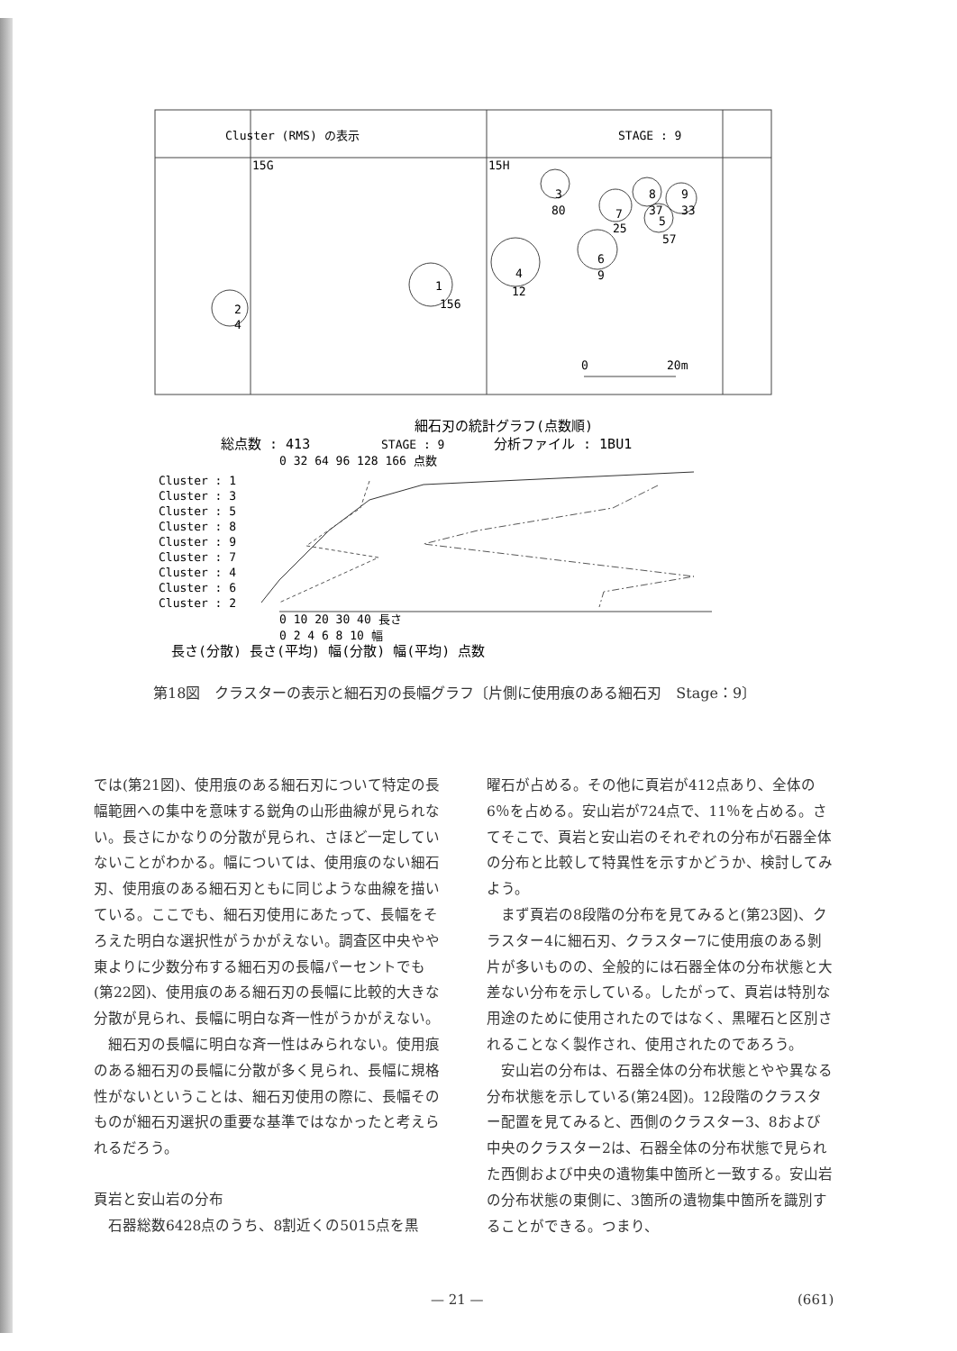Cluster (RMS) の表示
STAGE : 9
15G
15H
1
156
2
4
3
80
4
12
6
9
7
25
8
37
9
33
5
57
0
20m
細石刃の統計グラフ(点数順)
総点数 : 413
STAGE : 9
分析ファイル : 1BU1
0 32 64 96 128 166 点数
Cluster : 1
Cluster : 3
Cluster : 5
Cluster : 8
Cluster : 9
Cluster : 7
Cluster : 4
Cluster : 6
Cluster : 2
0 10 20 30 40 長さ
0 2 4 6 8 10 幅
長さ(分散) 長さ(平均) 幅(分散) 幅(平均) 点数
第18図　クラスターの表示と細石刃の長幅グラフ〔片側に使用痕のある細石刃　Stage：9〕
では(第21図)、使用痕のある細石刃について特定の長幅範囲への集中を意味する鋭角の山形曲線が見られない。長さにかなりの分散が見られ、さほど一定していないことがわかる。幅については、使用痕のない細石刃、使用痕のある細石刃ともに同じような曲線を描いている。ここでも、細石刃使用にあたって、長幅をそろえた明白な選択性がうかがえない。調査区中央やや東よりに少数分布する細石刃の長幅パーセントでも(第22図)、使用痕のある細石刃の長幅に比較的大きな分散が見られ、長幅に明白な斉一性がうかがえない。
　細石刃の長幅に明白な斉一性はみられない。使用痕のある細石刃の長幅に分散が多く見られ、長幅に規格性がないということは、細石刃使用の際に、長幅そのものが細石刃選択の重要な基準ではなかったと考えられるだろう。
頁岩と安山岩の分布
　石器総数6428点のうち、8割近くの5015点を黒
曜石が占める。その他に頁岩が412点あり、全体の6％を占める。安山岩が724点で、11％を占める。さてそこで、頁岩と安山岩のそれぞれの分布が石器全体の分布と比較して特異性を示すかどうか、検討してみよう。
　まず頁岩の8段階の分布を見てみると(第23図)、クラスター4に細石刃、クラスター7に使用痕のある剝片が多いものの、全般的には石器全体の分布状態と大差ない分布を示している。したがって、頁岩は特別な用途のために使用されたのではなく、黒曜石と区別されることなく製作され、使用されたのであろう。
　安山岩の分布は、石器全体の分布状態とやや異なる分布状態を示している(第24図)。12段階のクラスター配置を見てみると、西側のクラスター3、8および中央のクラスター2は、石器全体の分布状態で見られた西側および中央の遺物集中箇所と一致する。安山岩の分布状態の東側に、3箇所の遺物集中箇所を識別することができる。つまり、
— 21 — (661)